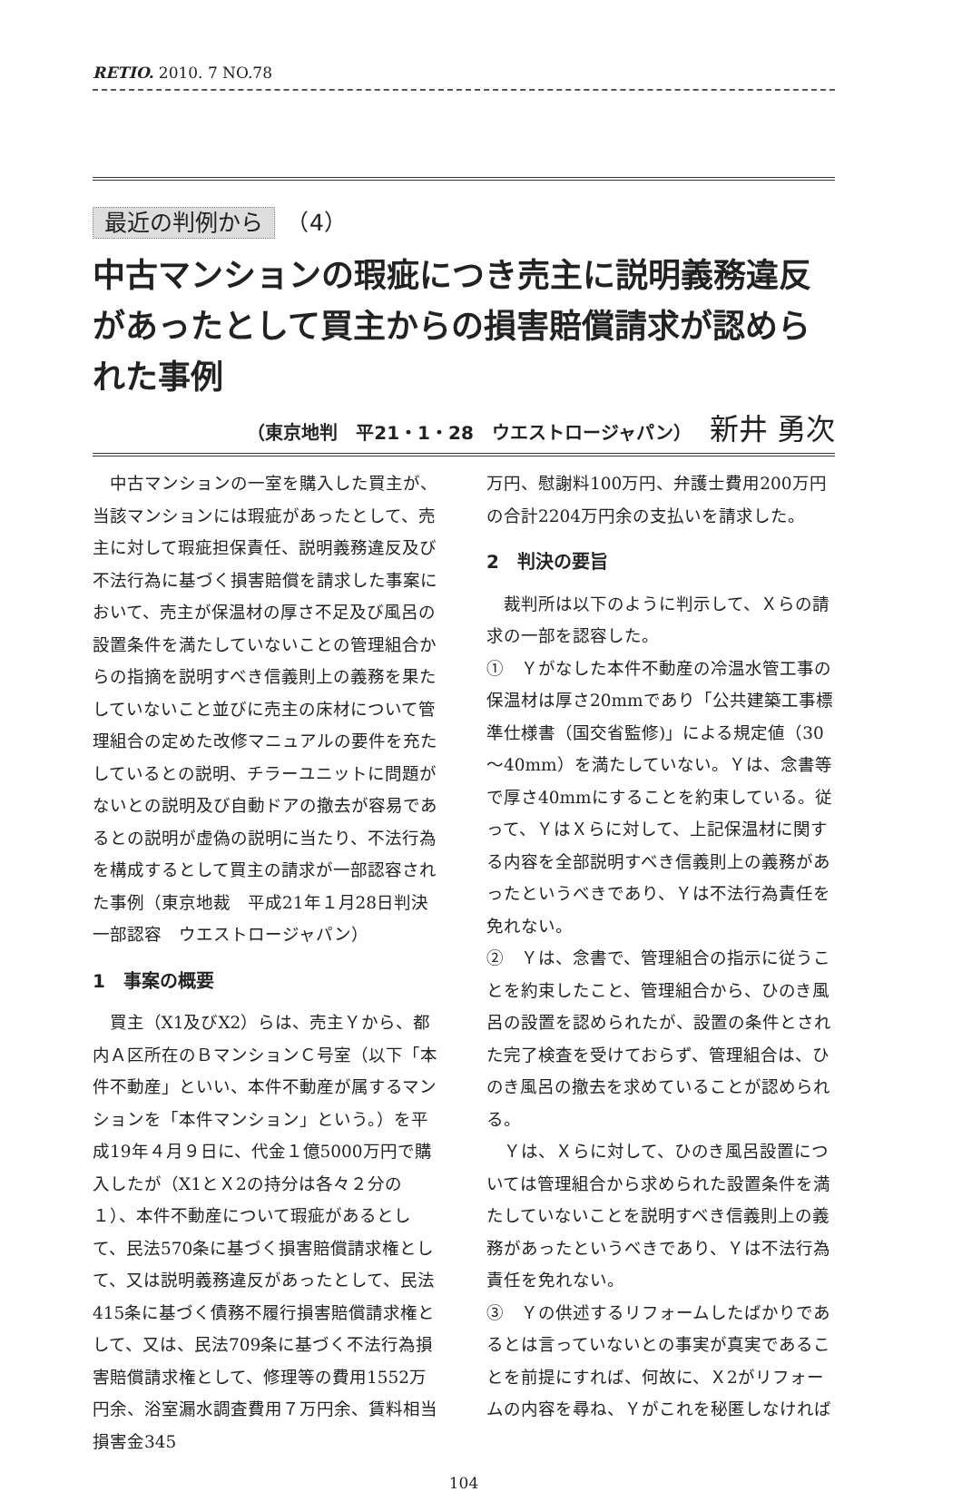RETIO. 2010. 7 NO.78
最近の判例から　（4）
中古マンションの瑕疵につき売主に説明義務違反があったとして買主からの損害賠償請求が認められた事例
（東京地判　平21・1・28　ウエストロージャパン） 新井 勇次
中古マンションの一室を購入した買主が、当該マンションには瑕疵があったとして、売主に対して瑕疵担保責任、説明義務違反及び不法行為に基づく損害賠償を請求した事案において、売主が保温材の厚さ不足及び風呂の設置条件を満たしていないことの管理組合からの指摘を説明すべき信義則上の義務を果たしていないこと並びに売主の床材について管理組合の定めた改修マニュアルの要件を充たしているとの説明、チラーユニットに問題がないとの説明及び自動ドアの撤去が容易であるとの説明が虚偽の説明に当たり、不法行為を構成するとして買主の請求が一部認容された事例（東京地裁　平成21年１月28日判決　一部認容　ウエストロージャパン）
1　事案の概要
買主（X1及びX2）らは、売主Ｙから、都内Ａ区所在のＢマンションＣ号室（以下「本件不動産」といい、本件不動産が属するマンションを「本件マンション」という。）を平成19年４月９日に、代金１億5000万円で購入したが（X1とＸ2の持分は各々２分の１）、本件不動産について瑕疵があるとして、民法570条に基づく損害賠償請求権として、又は説明義務違反があったとして、民法415条に基づく債務不履行損害賠償請求権として、又は、民法709条に基づく不法行為損害賠償請求権として、修理等の費用1552万円余、浴室漏水調査費用７万円余、賃料相当損害金345
万円、慰謝料100万円、弁護士費用200万円の合計2204万円余の支払いを請求した。
2　判決の要旨
裁判所は以下のように判示して、Ｘらの請求の一部を認容した。
①　Ｙがなした本件不動産の冷温水管工事の保温材は厚さ20mmであり「公共建築工事標準仕様書（国交省監修)」による規定値（30～40mm）を満たしていない。Ｙは、念書等で厚さ40mmにすることを約束している。従って、ＹはＸらに対して、上記保温材に関する内容を全部説明すべき信義則上の義務があったというべきであり、Ｙは不法行為責任を免れない。
②　Ｙは、念書で、管理組合の指示に従うことを約束したこと、管理組合から、ひのき風呂の設置を認められたが、設置の条件とされた完了検査を受けておらず、管理組合は、ひのき風呂の撤去を求めていることが認められる。
Ｙは、Ｘらに対して、ひのき風呂設置については管理組合から求められた設置条件を満たしていないことを説明すべき信義則上の義務があったというべきであり、Ｙは不法行為責任を免れない。
③　Ｙの供述するリフォームしたばかりであるとは言っていないとの事実が真実であることを前提にすれば、何故に、Ｘ2がリフォームの内容を尋ね、Ｙがこれを秘匿しなければ
104